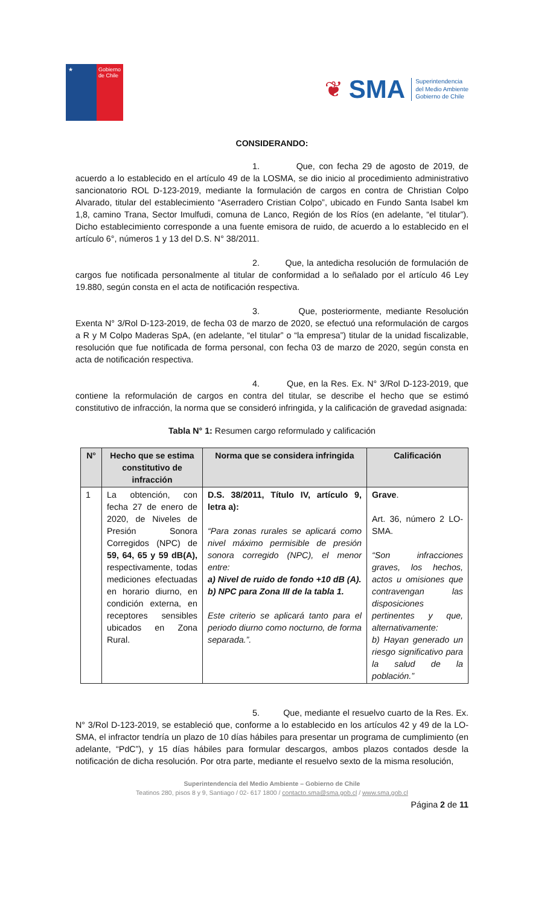★
Gobierno de Chile
❦ SMA
Superintendencia
del Medio Ambiente
Gobierno de Chile
CONSIDERANDO:
1. Que, con fecha 29 de agosto de 2019, de acuerdo a lo establecido en el artículo 49 de la LOSMA, se dio inicio al procedimiento administrativo sancionatorio ROL D-123-2019, mediante la formulación de cargos en contra de Christian Colpo Alvarado, titular del establecimiento “Aserradero Cristian Colpo”, ubicado en Fundo Santa Isabel km 1,8, camino Trana, Sector Imulfudi, comuna de Lanco, Región de los Ríos (en adelante, “el titular”). Dicho establecimiento corresponde a una fuente emisora de ruido, de acuerdo a lo establecido en el artículo 6°, números 1 y 13 del D.S. N° 38/2011.
2. Que, la antedicha resolución de formulación de cargos fue notificada personalmente al titular de conformidad a lo señalado por el artículo 46 Ley 19.880, según consta en el acta de notificación respectiva.
3. Que, posteriormente, mediante Resolución Exenta N° 3/Rol D-123-2019, de fecha 03 de marzo de 2020, se efectuó una reformulación de cargos a R y M Colpo Maderas SpA, (en adelante, “el titular” o “la empresa”) titular de la unidad fiscalizable, resolución que fue notificada de forma personal, con fecha 03 de marzo de 2020, según consta en acta de notificación respectiva.
4. Que, en la Res. Ex. N° 3/Rol D-123-2019, que contiene la reformulación de cargos en contra del titular, se describe el hecho que se estimó constitutivo de infracción, la norma que se consideró infringida, y la calificación de gravedad asignada:
Tabla N° 1: Resumen cargo reformulado y calificación
| N° | Hecho que se estima constitutivo de infracción | Norma que se considera infringida | Calificación |
| --- | --- | --- | --- |
| 1 | La obtención, con fecha 27 de enero de 2020, de Niveles de Presión Sonora Corregidos (NPC) de 59, 64, 65 y 59 dB(A), respectivamente, todas mediciones efectuadas en horario diurno, en condición externa, en receptores sensibles ubicados en Zona Rural. | D.S. 38/2011, Título IV, artículo 9, letra a): “Para zonas rurales se aplicará como nivel máximo permisible de presión sonora corregido (NPC), el menor entre: a) Nivel de ruido de fondo +10 dB (A). b) NPC para Zona III de la tabla 1. Este criterio se aplicará tanto para el periodo diurno como nocturno, de forma separada.”. | Grave . Art. 36, número 2 LO-SMA. “Son infracciones graves, los hechos, actos u omisiones que contravengan las disposiciones pertinentes y que, alternativamente: b) Hayan generado un riesgo significativo para la salud de la población.” |
5. Que, mediante el resuelvo cuarto de la Res. Ex. N° 3/Rol D-123-2019, se estableció que, conforme a lo establecido en los artículos 42 y 49 de la LO-SMA, el infractor tendría un plazo de 10 días hábiles para presentar un programa de cumplimiento (en adelante, “PdC”), y 15 días hábiles para formular descargos, ambos plazos contados desde la notificación de dicha resolución. Por otra parte, mediante el resuelvo sexto de la misma resolución,
Superintendencia del Medio Ambiente – Gobierno de Chile
Teatinos 280, pisos 8 y 9, Santiago / 02- 617 1800 / contacto.sma@sma.gob.cl / www.sma.gob.cl
Página 2 de 11